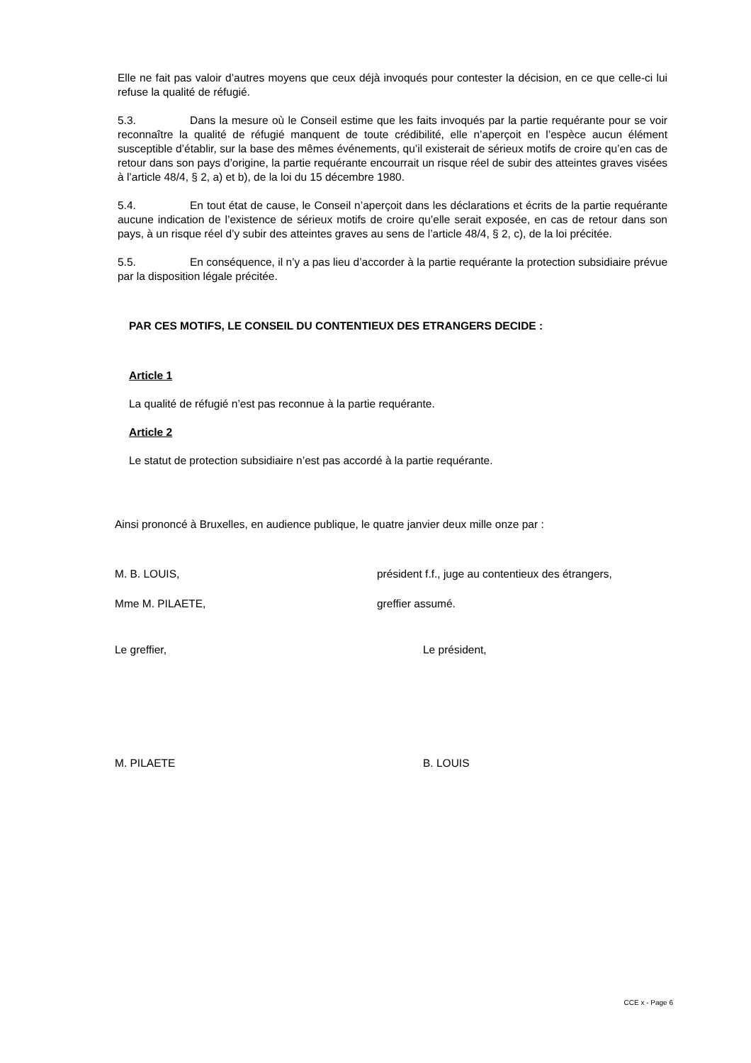Elle ne fait pas valoir d’autres moyens que ceux déjà invoqués pour contester la décision, en ce que celle-ci lui refuse la qualité de réfugié.
5.3. Dans la mesure où le Conseil estime que les faits invoqués par la partie requérante pour se voir reconnaître la qualité de réfugié manquent de toute crédibilité, elle n’aperçoit en l’espèce aucun élément susceptible d’établir, sur la base des mêmes événements, qu’il existerait de sérieux motifs de croire qu’en cas de retour dans son pays d’origine, la partie requérante encourrait un risque réel de subir des atteintes graves visées à l’article 48/4, § 2, a) et b), de la loi du 15 décembre 1980.
5.4. En tout état de cause, le Conseil n’aperçoit dans les déclarations et écrits de la partie requérante aucune indication de l’existence de sérieux motifs de croire qu’elle serait exposée, en cas de retour dans son pays, à un risque réel d’y subir des atteintes graves au sens de l’article 48/4, § 2, c), de la loi précitée.
5.5. En conséquence, il n’y a pas lieu d’accorder à la partie requérante la protection subsidiaire prévue par la disposition légale précitée.
PAR CES MOTIFS, LE CONSEIL DU CONTENTIEUX DES ETRANGERS DECIDE :
Article 1
La qualité de réfugié n’est pas reconnue à la partie requérante.
Article 2
Le statut de protection subsidiaire n’est pas accordé à la partie requérante.
Ainsi prononcé à Bruxelles, en audience publique, le quatre janvier deux mille onze par :
M. B. LOUIS, président f.f., juge au contentieux des étrangers,
Mme M. PILAETE, greffier assumé.
Le greffier, Le président,
M. PILAETE B. LOUIS
CCE x - Page 6